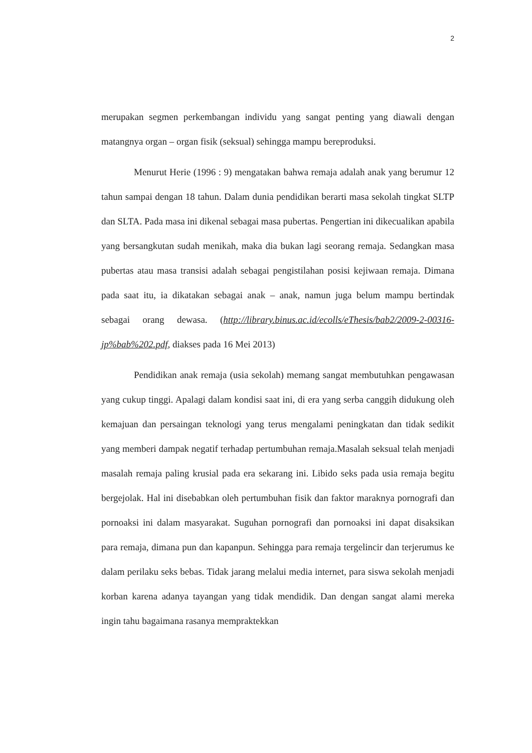2
merupakan segmen perkembangan individu yang sangat penting yang diawali dengan matangnya organ – organ fisik (seksual) sehingga mampu bereproduksi.
Menurut Herie (1996 : 9) mengatakan bahwa remaja adalah anak yang berumur 12 tahun sampai dengan 18 tahun. Dalam dunia pendidikan berarti masa sekolah tingkat SLTP dan SLTA. Pada masa ini dikenal sebagai masa pubertas. Pengertian ini dikecualikan apabila yang bersangkutan sudah menikah, maka dia bukan lagi seorang remaja. Sedangkan masa pubertas atau masa transisi adalah sebagai pengistilahan posisi kejiwaan remaja. Dimana pada saat itu, ia dikatakan sebagai anak – anak, namun juga belum mampu bertindak sebagai orang dewasa. (http://library.binus.ac.id/ecolls/eThesis/bab2/2009-2-00316-jp%bab%202.pdf, diakses pada 16 Mei 2013)
Pendidikan anak remaja (usia sekolah) memang sangat membutuhkan pengawasan yang cukup tinggi. Apalagi dalam kondisi saat ini, di era yang serba canggih didukung oleh kemajuan dan persaingan teknologi yang terus mengalami peningkatan dan tidak sedikit yang memberi dampak negatif terhadap pertumbuhan remaja.Masalah seksual telah menjadi masalah remaja paling krusial pada era sekarang ini. Libido seks pada usia remaja begitu bergejolak. Hal ini disebabkan oleh pertumbuhan fisik dan faktor maraknya pornografi dan pornoaksi ini dalam masyarakat. Suguhan pornografi dan pornoaksi ini dapat disaksikan para remaja, dimana pun dan kapanpun. Sehingga para remaja tergelincir dan terjerumus ke dalam perilaku seks bebas. Tidak jarang melalui media internet, para siswa sekolah menjadi korban karena adanya tayangan yang tidak mendidik. Dan dengan sangat alami mereka ingin tahu bagaimana rasanya mempraktekkan